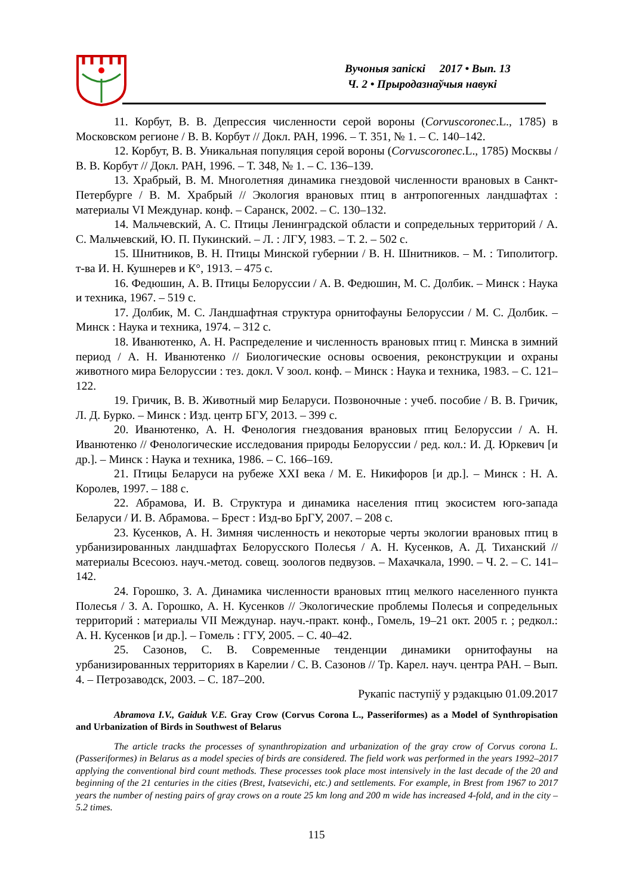Вучоныя запіскі 2017 • Вып. 13
Ч. 2 • Прыродазнаўчыя навукі
11. Корбут, В. В. Депрессия численности серой вороны (Corvuscoronec.L., 1785) в Московском регионе / В. В. Корбут // Докл. РАН, 1996. – Т. 351, № 1. – С. 140–142.
12. Корбут, В. В. Уникальная популяция серой вороны (Corvuscoronec.L., 1785) Москвы / В. В. Корбут // Докл. РАН, 1996. – Т. 348, № 1. – С. 136–139.
13. Храбрый, В. М. Многолетняя динамика гнездовой численности врановых в Санкт-Петербурге / В. М. Храбрый // Экология врановых птиц в антропогенных ландшафтах : материалы VI Междунар. конф. – Саранск, 2002. – С. 130–132.
14. Мальчевский, А. С. Птицы Ленинградской области и сопредельных территорий / А. С. Мальчевский, Ю. П. Пукинский. – Л. : ЛГУ, 1983. – Т. 2. – 502 с.
15. Шнитников, В. Н. Птицы Минской губернии / В. Н. Шнитников. – М. : Типолитогр. т-ва И. Н. Кушнерев и К°, 1913. – 475 с.
16. Федюшин, А. В. Птицы Белоруссии / А. В. Федюшин, М. С. Долбик. – Минск : Наука и техника, 1967. – 519 с.
17. Долбик, М. С. Ландшафтная структура орнитофауны Белоруссии / М. С. Долбик. – Минск : Наука и техника, 1974. – 312 с.
18. Иванютенко, А. Н. Распределение и численность врановых птиц г. Минска в зимний период / А. Н. Иванютенко // Биологические основы освоения, реконструкции и охраны животного мира Белоруссии : тез. докл. V зоол. конф. – Минск : Наука и техника, 1983. – С. 121–122.
19. Гричик, В. В. Животный мир Беларуси. Позвоночные : учеб. пособие / В. В. Гричик, Л. Д. Бурко. – Минск : Изд. центр БГУ, 2013. – 399 с.
20. Иванютенко, А. Н. Фенология гнездования врановых птиц Белоруссии / А. Н. Иванютенко // Фенологические исследования природы Белоруссии / ред. кол.: И. Д. Юркевич [и др.]. – Минск : Наука и техника, 1986. – С. 166–169.
21. Птицы Беларуси на рубеже XXI века / М. Е. Никифоров [и др.]. – Минск : Н. А. Королев, 1997. – 188 с.
22. Абрамова, И. В. Структура и динамика населения птиц экосистем юго-запада Беларуси / И. В. Абрамова. – Брест : Изд-во БрГУ, 2007. – 208 с.
23. Кусенков, А. Н. Зимняя численность и некоторые черты экологии врановых птиц в урбанизированных ландшафтах Белорусского Полесья / А. Н. Кусенков, А. Д. Тиханский // материалы Всесоюз. науч.-метод. совещ. зоологов педвузов. – Махачкала, 1990. – Ч. 2. – С. 141–142.
24. Горошко, З. А. Динамика численности врановых птиц мелкого населенного пункта Полесья / З. А. Горошко, А. Н. Кусенков // Экологические проблемы Полесья и сопредельных территорий : материалы VII Междунар. науч.-практ. конф., Гомель, 19–21 окт. 2005 г. ; редкол.: А. Н. Кусенков [и др.]. – Гомель : ГГУ, 2005. – С. 40–42.
25. Сазонов, С. В. Современные тенденции динамики орнитофауны на урбанизированных территориях в Карелии / С. В. Сазонов // Тр. Карел. науч. центра РАН. – Вып. 4. – Петрозаводск, 2003. – С. 187–200.
Рукапіс паступіў у рэдакцыю 01.09.2017
Abramova I.V., Gaiduk V.E. Gray Crow (Corvus Corona L., Passeriformes) as a Model of Synthropisation and Urbanization of Birds in Southwest of Belarus
The article tracks the processes of synanthropization and urbanization of the gray crow of Corvus corona L. (Passeriformes) in Belarus as a model species of birds are considered. The field work was performed in the years 1992–2017 applying the conventional bird count methods. These processes took place most intensively in the last decade of the 20 and beginning of the 21 centuries in the cities (Brest, Ivatsevichi, etc.) and settlements. For example, in Brest from 1967 to 2017 years the number of nesting pairs of gray crows on a route 25 km long and 200 m wide has increased 4-fold, and in the city – 5.2 times.
115